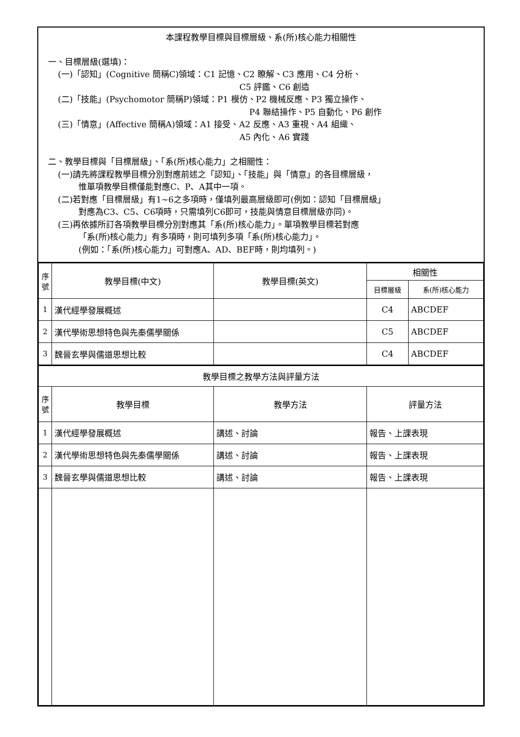本課程教學目標與目標層級、系(所)核心能力相關性
一、目標層級(選填)：
(一)「認知」(Cognitive 簡稱C)領域：C1 記憶、C2 瞭解、C3 應用、C4 分析、
C5 評鑑、C6 創造
(二)「技能」(Psychomotor 簡稱P)領域：P1 模仿、P2 機械反應、P3 獨立操作、
P4 聯結操作、P5 自動化、P6 創作
(三)「情意」(Affective 簡稱A)領域：A1 接受、A2 反應、A3 重視、A4 組織、
A5 內化、A6 實踐
二、教學目標與「目標層級」、「系(所)核心能力」之相關性：
(一)請先將課程教學目標分別對應前述之「認知」、「技能」與「情意」的各目標層級，
惟單項教學目標僅能對應C、P、A其中一項。
(二)若對應「目標層級」有1~6之多項時，僅填列最高層級即可(例如：認知「目標層級」
對應為C3、C5、C6項時，只需填列C6即可，技能與情意目標層級亦同)。
(三)再依據所訂各項教學目標分別對應其「系(所)核心能力」。單項教學目標若對應
「系(所)核心能力」有多項時，則可填列多項「系(所)核心能力」。
(例如：「系(所)核心能力」可對應A、AD、BEF時，則均填列。)
| 序 號 | 教學目標(中文) | 教學目標(英文) | 相關性 | |
| --- | --- | --- | --- | --- |
| | | | 目標層級 | 系(所)核心能力 |
| 1 | 漢代經學發展概述 | | C4 | ABCDEF |
| 2 | 漢代學術思想特色與先秦儒學關係 | | C5 | ABCDEF |
| 3 | 魏晉玄學與儒道思想比較 | | C4 | ABCDEF |
| 教學目標之教學方法與評量方法 | | | |
| 序 號 | 教學目標 | 教學方法 | 評量方法 |
| 1 | 漢代經學發展概述 | 講述、討論 | 報告、上課表現 |
| 2 | 漢代學術思想特色與先秦儒學關係 | 講述、討論 | 報告、上課表現 |
| 3 | 魏晉玄學與儒道思想比較 | 講述、討論 | 報告、上課表現 |